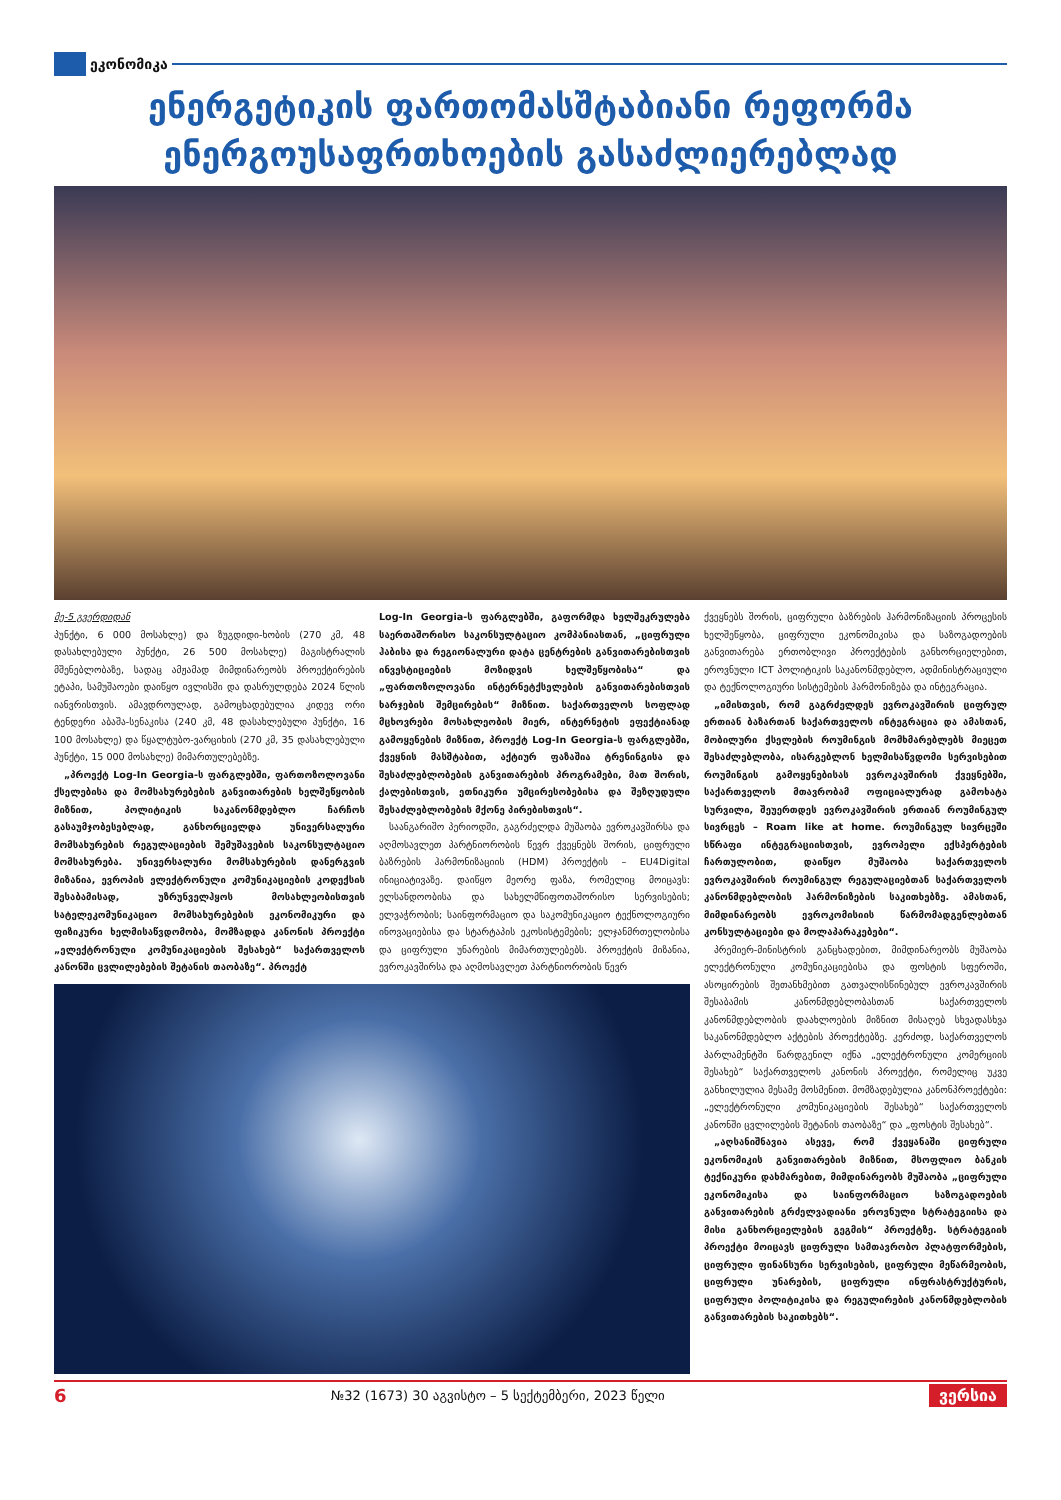ეკონომიკა
ენერგეტიკის ფართომასშტაბიანი რეფორმა ენერგოუსაფრთხოების გასაძლიერებლად
მე-5 გვერდიდან
პუნქტი, 6 000 მოსახლე) და ზუგდიდი-ხობის (270 კმ, 48 დასახლებული პუნქტი, 26 500 მოსახლე) მაგისტრალის მშენებლობაზე, სადაც ამჟამად მიმდინარეობს პროექტირების ეტაპი, სამუშაოები დაიწყო ივლისში და დასრულდება 2024 წლის იანვრისთვის. ამავდროულად, გამოცხადებულია კიდევ ორი ტენდერი აბაშა-სენაკისა (240 კმ, 48 დასახლებული პუნქტი, 16 100 მოსახლე) და წყალტუბო-ვარციხის (270 კმ, 35 დასახლებული პუნქტი, 15 000 მოსახლე) მიმართულებებზე.
„პროექტ Log-In Georgia-ს ფარგლებში, ფართოზოლოვანი ქსელებისა და მომსახურებების განვითარების ხელშეწყობის მიზნით, პოლიტიკის საკანონმდებლო ჩარჩოს გასაუმჯობესებლად, განხორციელდა უნივერსალური მომსახურების რეგულაციების შემუშავების საკონსულტაციო მომსახურება. უნივერსალური მომსახურების დანერგვის მიზანია, ევროპის ელექტრონული კომუნიკაციების კოდექსის შესაბამისად, უზრუნველჰყოს მოსახლეობისთვის სატელეკომუნიკაციო მომსახურებების ეკონომიკური და ფიზიკური ხელმისაწვდომობა, მომზადდა კანონის პროექტი „ელექტრონული კომუნიკაციების შესახებ“ საქართველოს კანონში ცვლილებების შეტანის თაობაზე“. პროექტ
Log-In Georgia-ს ფარგლებში, გაფორმდა ხელშეკრულება საერთაშორისო საკონსულტაციო კომპანიასთან, „ციფრული ჰაბისა და რეგიონალური დატა ცენტრების განვითარებისთვის ინვესტიციების მოზიდვის ხელშეწყობისა“ და „ფართოზოლოვანი ინტერნეტქსელების განვითარებისთვის ხარჯების შემცირების“ მიზნით. საქართველოს სოფლად მცხოვრები მოსახლეობის მიერ, ინტერნეტის ეფექტიანად გამოყენების მიზნით, პროექტ Log-In Georgia-ს ფარგლებში, ქვეყნის მასშტაბით, აქტიურ ფაზაშია ტრენინგისა და შესაძლებლობების განვითარების პროგრამები, მათ შორის, ქალებისთვის, ეთნიკური უმცირესობებისა და შეზღუდული შესაძლებლობების მქონე პირებისთვის“.
საანგარიშო პერიოდში, გაგრძელდა მუშაობა ევროკავშირსა და აღმოსავლეთ პარტნიორობის წევრ ქვეყნებს შორის, ციფრული ბაზრების ჰარმონიზაციის (HDM) პროექტის – EU4Digital ინიციატივაზე. დაიწყო მეორე ფაზა, რომელიც მოიცავს: ელსანდოობისა და სახელმწიფოთაშორისო სერვისების; ელვაჭრობის; საინფორმაციო და საკომუნიკაციო ტექნოლოგიური ინოვაციებისა და სტარტაპის ეკოსისტემების; ელჯანმრთელობისა და ციფრული უნარების მიმართულებებს. პროექტის მიზანია, ევროკავშირსა და აღმოსავლეთ პარტნიორობის წევრ
ქვეყნებს შორის, ციფრული ბაზრების ჰარმონიზაციის პროცესის ხელშეწყობა, ციფრული ეკონომიკისა და საზოგადოების განვითარება ერთობლივი პროექტების განხორციელებით, ეროვნული ICT პოლიტიკის საკანონმდებლო, ადმინისტრაციული და ტექნოლოგიური სისტემების ჰარმონიზება და ინტეგრაცია.
„იმისთვის, რომ გაგრძელდეს ევროკავშირის ციფრულ ერთიან ბაზართან საქართველოს ინტეგრაცია და ამასთან, მობილური ქსელების როუმინგის მომხმარებლებს მიეცეთ შესაძლებლობა, ისარგებლონ ხელმისაწვდომი სერვისებით როუმინგის გამოყენებისას ევროკავშირის ქვეყნებში, საქართველოს მთავრობამ ოფიციალურად გამოხატა სურვილი, შეუერთდეს ევროკავშირის ერთიან როუმინგულ სივრცეს – Roam like at home. როუმინგულ სივრცეში სწრაფი ინტეგრაციისთვის, ევროპელი ექსპერტების ჩართულობით, დაიწყო მუშაობა საქართველოს ევროკავშირის როუმინგულ რეგულაციებთან საქართველოს კანონმდებლობის ჰარმონიზების საკითხებზე. ამასთან, მიმდინარეობს ევროკომისიის წარმომადგენლებთან კონსულტაციები და მოლაპარაკებები“.
პრემიერ-მინისტრის განცხადებით, მიმდინარეობს მუშაობა ელექტრონული კომუნიკაციებისა და ფოსტის სფეროში, ასოცირების შეთანხმებით გათვალისწინებულ ევროკავშირის შესაბამის კანონმდებლობასთან საქართველოს კანონმდებლობის დაახლოების მიზნით მისაღებ სხვადასხვა საკანონმდებლო აქტების პროექტებზე. კერძოდ, საქართველოს პარლამენტში წარდგენილ იქნა „ელექტრონული კომერციის შესახებ“ საქართველოს კანონის პროექტი, რომელიც უკვე განხილულია მესამე მოსმენით. მომზადებულია კანონპროექტები: „ელექტრონული კომუნიკაციების შესახებ“ საქართველოს კანონში ცვლილების შეტანის თაობაზე“ და „ფოსტის შესახებ“.
„აღსანიშნავია ასევე, რომ ქვეყანაში ციფრული ეკონომიკის განვითარების მიზნით, მსოფლიო ბანკის ტექნიკური დახმარებით, მიმდინარეობს მუშაობა „ციფრული ეკონომიკისა და საინფორმაციო საზოგადოების განვითარების გრძელვადიანი ეროვნული სტრატეგიისა და მისი განხორციელების გეგმის“ პროექტზე. სტრატეგიის პროექტი მოიცავს ციფრული სამთავრობო პლატფორმების, ციფრული ფინანსური სერვისების, ციფრული მეწარმეობის, ციფრული უნარების, ციფრული ინფრასტრუქტურის, ციფრული პოლიტიკისა და რეგულირების კანონმდებლობის განვითარების საკითხებს“.
6 №32 (1673) 30 აგვისტო – 5 სექტემბერი, 2023 წელი ვერსია